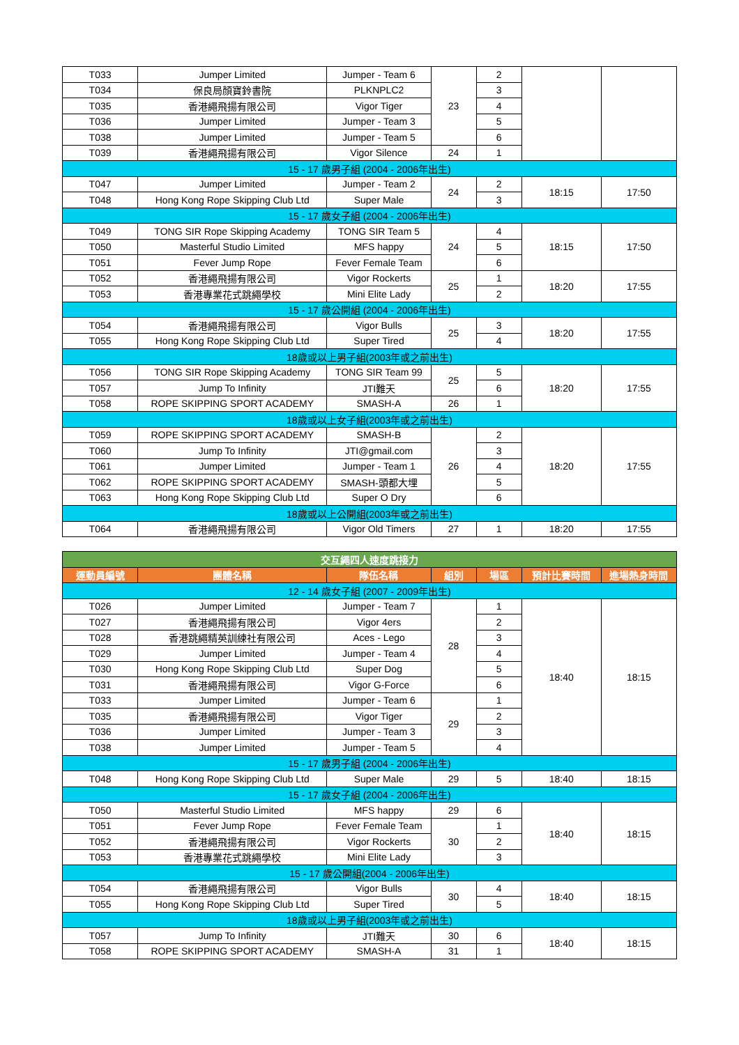| T033 | Jumper Limited | Jumper - Team 6 | 23 | 2 | | |
| T034 | 保良局顏寶鈴書院 | PLKNPLC2 | | 3 | | |
| T035 | 香港繩飛揚有限公司 | Vigor Tiger | | 4 | | |
| T036 | Jumper Limited | Jumper - Team 3 | | 5 | | |
| T038 | Jumper Limited | Jumper - Team 5 | | 6 | | |
| T039 | 香港繩飛揚有限公司 | Vigor Silence | 24 | 1 | | |
| 15 - 17 歲男子組 (2004 - 2006年出生) | | | | | | |
| T047 | Jumper Limited | Jumper - Team 2 | 24 | 2 | 18:15 | 17:50 |
| T048 | Hong Kong Rope Skipping Club Ltd | Super Male | | 3 | | |
| 15 - 17 歲女子組 (2004 - 2006年出生) | | | | | | |
| T049 | TONG SIR Rope Skipping Academy | TONG SIR Team 5 | 24 | 4 | 18:15 | 17:50 |
| T050 | Masterful Studio Limited | MFS happy | | 5 | | |
| T051 | Fever Jump Rope | Fever Female Team | | 6 | | |
| T052 | 香港繩飛揚有限公司 | Vigor Rockerts | 25 | 1 | 18:20 | 17:55 |
| T053 | 香港專業花式跳繩學校 | Mini Elite Lady | | 2 | | |
| 15 - 17 歲公開組 (2004 - 2006年出生) | | | | | | |
| T054 | 香港繩飛揚有限公司 | Vigor Bulls | 25 | 3 | 18:20 | 17:55 |
| T055 | Hong Kong Rope Skipping Club Ltd | Super Tired | | 4 | | |
| 18歲或以上男子組(2003年或之前出生) | | | | | | |
| T056 | TONG SIR Rope Skipping Academy | TONG SIR Team 99 | 25 | 5 | 18:20 | 17:55 |
| T057 | Jump To Infinity | JTI難天 | | 6 | | |
| T058 | ROPE SKIPPING SPORT ACADEMY | SMASH-A | 26 | 1 | | |
| 18歲或以上女子組(2003年或之前出生) | | | | | | |
| T059 | ROPE SKIPPING SPORT ACADEMY | SMASH-B | 26 | 2 | 18:20 | 17:55 |
| T060 | Jump To Infinity | JTI@gmail.com | | 3 | | |
| T061 | Jumper Limited | Jumper - Team 1 | | 4 | | |
| T062 | ROPE SKIPPING SPORT ACADEMY | SMASH-頭都大埋 | | 5 | | |
| T063 | Hong Kong Rope Skipping Club Ltd | Super O Dry | | 6 | | |
| 18歲或以上公開組(2003年或之前出生) | | | | | | |
| T064 | 香港繩飛揚有限公司 | Vigor Old Timers | 27 | 1 | 18:20 | 17:55 |
| 交互繩四人速度跳接力 | | | | | | |
| --- | --- | --- | --- | --- | --- | --- |
| 運動員編號 | 團體名稱 | 隊伍名稱 | 組別 | 場區 | 預計比賽時間 | 進場熱身時間 |
| 12 - 14 歲女子組 (2007 - 2009年出生) | | | | | | |
| T026 | Jumper Limited | Jumper - Team 7 | 28 | 1 | 18:40 | 18:15 |
| T027 | 香港繩飛揚有限公司 | Vigor 4ers | | 2 | | |
| T028 | 香港跳繩精英訓練社有限公司 | Aces - Lego | | 3 | | |
| T029 | Jumper Limited | Jumper - Team 4 | | 4 | | |
| T030 | Hong Kong Rope Skipping Club Ltd | Super Dog | | 5 | | |
| T031 | 香港繩飛揚有限公司 | Vigor G-Force | | 6 | | |
| T033 | Jumper Limited | Jumper - Team 6 | 29 | 1 | | |
| T035 | 香港繩飛揚有限公司 | Vigor Tiger | | 2 | | |
| T036 | Jumper Limited | Jumper - Team 3 | | 3 | | |
| T038 | Jumper Limited | Jumper - Team 5 | | 4 | | |
| 15 - 17 歲男子組 (2004 - 2006年出生) | | | | | | |
| T048 | Hong Kong Rope Skipping Club Ltd | Super Male | 29 | 5 | 18:40 | 18:15 |
| 15 - 17 歲女子組 (2004 - 2006年出生) | | | | | | |
| T050 | Masterful Studio Limited | MFS happy | 29 | 6 | 18:40 | 18:15 |
| T051 | Fever Jump Rope | Fever Female Team | 30 | 1 | | |
| T052 | 香港繩飛揚有限公司 | Vigor Rockerts | | 2 | | |
| T053 | 香港專業花式跳繩學校 | Mini Elite Lady | | 3 | | |
| 15 - 17 歲公開組(2004 - 2006年出生) | | | | | | |
| T054 | 香港繩飛揚有限公司 | Vigor Bulls | 30 | 4 | 18:40 | 18:15 |
| T055 | Hong Kong Rope Skipping Club Ltd | Super Tired | | 5 | | |
| 18歲或以上男子組(2003年或之前出生) | | | | | | |
| T057 | Jump To Infinity | JTI難天 | 30 | 6 | 18:40 | 18:15 |
| T058 | ROPE SKIPPING SPORT ACADEMY | SMASH-A | 31 | 1 | | |